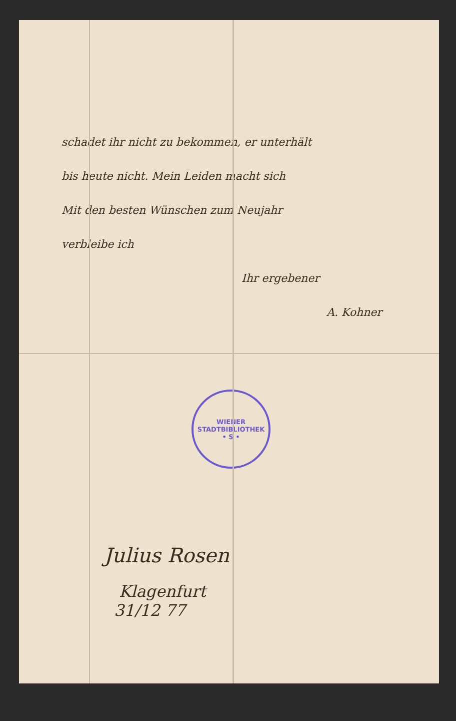schadet ihr nicht zu bekommen, er unterhält
bis heute nicht. Mein Leiden macht sich
Mit den besten Wünschen zum Neujahr
verbleibe ich
Ihr ergebener
A. Kohner
WIENER STADTBIBLIOTHEK
• S •
Julius Rosen
Klagenfurt
31/12 77